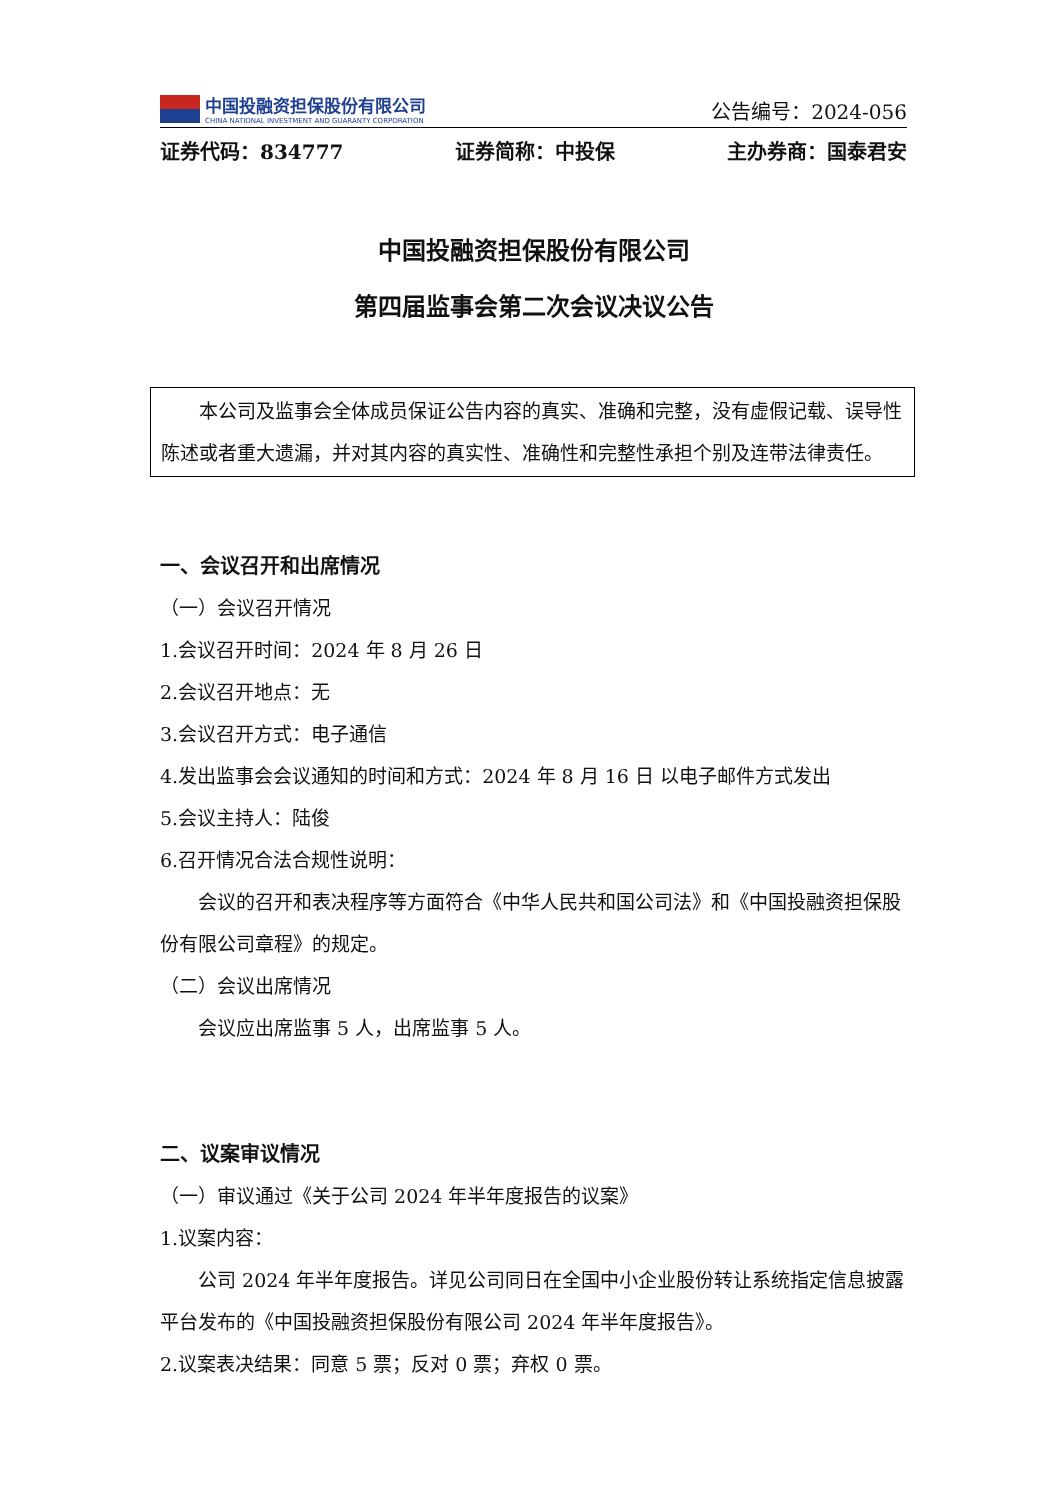中国投融资担保股份有限公司
CHINA NATIONAL INVESTMENT AND GUARANTY CORPORATION
公告编号：2024-056
证券代码：834777 证券简称：中投保 主办券商：国泰君安
中国投融资担保股份有限公司
第四届监事会第二次会议决议公告
本公司及监事会全体成员保证公告内容的真实、准确和完整，没有虚假记载、误导性陈述或者重大遗漏，并对其内容的真实性、准确性和完整性承担个别及连带法律责任。
一、会议召开和出席情况
（一）会议召开情况
1.会议召开时间：2024 年 8 月 26 日
2.会议召开地点：无
3.会议召开方式：电子通信
4.发出监事会会议通知的时间和方式：2024 年 8 月 16 日 以电子邮件方式发出
5.会议主持人：陆俊
6.召开情况合法合规性说明：
会议的召开和表决程序等方面符合《中华人民共和国公司法》和《中国投融资担保股份有限公司章程》的规定。
（二）会议出席情况
会议应出席监事 5 人，出席监事 5 人。
二、议案审议情况
（一）审议通过《关于公司 2024 年半年度报告的议案》
1.议案内容：
公司 2024 年半年度报告。详见公司同日在全国中小企业股份转让系统指定信息披露平台发布的《中国投融资担保股份有限公司 2024 年半年度报告》。
2.议案表决结果：同意 5 票；反对 0 票；弃权 0 票。